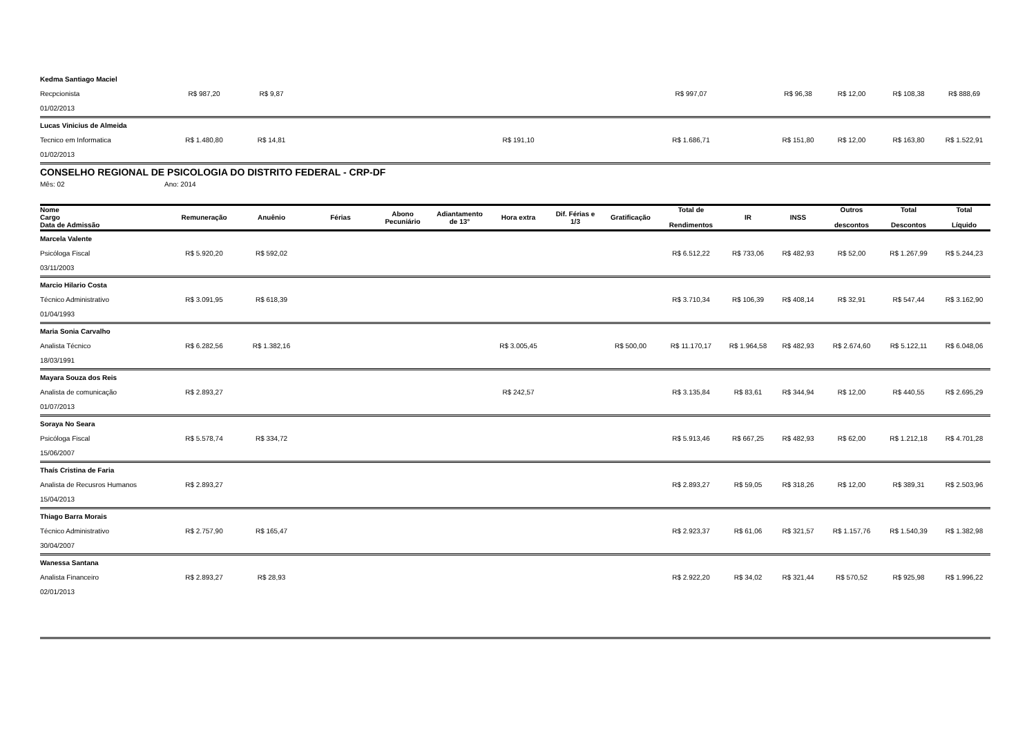| Kedma Santiago Maciel | | | | | | | | | | | | | | |
| Recpcionista | R$ 987,20 | R$ 9,87 | | | | | | | R$ 997,07 | | R$ 96,38 | R$ 12,00 | R$ 108,38 | R$ 888,69 |
| 01/02/2013 | | | | | | | | | | | | | | |
| Lucas Vinicius de Almeida | | | | | | | | | | | | | | |
| Tecnico em Informatica | R$ 1.480,80 | R$ 14,81 | | | | R$ 191,10 | | | R$ 1.686,71 | | R$ 151,80 | R$ 12,00 | R$ 163,80 | R$ 1.522,91 |
| 01/02/2013 | | | | | | | | | | | | | | |
CONSELHO REGIONAL DE PSICOLOGIA DO DISTRITO FEDERAL - CRP-DF
Mês: 02 Ano: 2014
| Nome Cargo Data de Admissão | Remuneração | Anuênio | Férias | Abono Pecuniário | Adiantamento de 13° | Hora extra | Dif. Férias e 1/3 | Gratificação | Total de Rendimentos | IR | INSS | Outros descontos | Total Descontos | Total Líquido |
| --- | --- | --- | --- | --- | --- | --- | --- | --- | --- | --- | --- | --- | --- | --- |
| Marcela Valente | | | | | | | | | | | | | | |
| Psicóloga Fiscal | R$ 5.920,20 | R$ 592,02 | | | | | | | R$ 6.512,22 | R$ 733,06 | R$ 482,93 | R$ 52,00 | R$ 1.267,99 | R$ 5.244,23 |
| 03/11/2003 | | | | | | | | | | | | | | |
| Marcio Hilario Costa | | | | | | | | | | | | | | |
| Técnico Administrativo | R$ 3.091,95 | R$ 618,39 | | | | | | | R$ 3.710,34 | R$ 106,39 | R$ 408,14 | R$ 32,91 | R$ 547,44 | R$ 3.162,90 |
| 01/04/1993 | | | | | | | | | | | | | | |
| Maria Sonia Carvalho | | | | | | | | | | | | | | |
| Analista Técnico | R$ 6.282,56 | R$ 1.382,16 | | | | R$ 3.005,45 | | R$ 500,00 | R$ 11.170,17 | R$ 1.964,58 | R$ 482,93 | R$ 2.674,60 | R$ 5.122,11 | R$ 6.048,06 |
| 18/03/1991 | | | | | | | | | | | | | | |
| Mayara Souza dos Reis | | | | | | | | | | | | | | |
| Analista de comunicação | R$ 2.893,27 | | | | | R$ 242,57 | | | R$ 3.135,84 | R$ 83,61 | R$ 344,94 | R$ 12,00 | R$ 440,55 | R$ 2.695,29 |
| 01/07/2013 | | | | | | | | | | | | | | |
| Soraya No Seara | | | | | | | | | | | | | | |
| Psicóloga Fiscal | R$ 5.578,74 | R$ 334,72 | | | | | | | R$ 5.913,46 | R$ 667,25 | R$ 482,93 | R$ 62,00 | R$ 1.212,18 | R$ 4.701,28 |
| 15/06/2007 | | | | | | | | | | | | | | |
| Thaís Cristina de Faria | | | | | | | | | | | | | | |
| Analista de Recusros Humanos | R$ 2.893,27 | | | | | | | | R$ 2.893,27 | R$ 59,05 | R$ 318,26 | R$ 12,00 | R$ 389,31 | R$ 2.503,96 |
| 15/04/2013 | | | | | | | | | | | | | | |
| Thiago Barra Morais | | | | | | | | | | | | | | |
| Técnico Administrativo | R$ 2.757,90 | R$ 165,47 | | | | | | | R$ 2.923,37 | R$ 61,06 | R$ 321,57 | R$ 1.157,76 | R$ 1.540,39 | R$ 1.382,98 |
| 30/04/2007 | | | | | | | | | | | | | | |
| Wanessa Santana | | | | | | | | | | | | | | |
| Analista Financeiro | R$ 2.893,27 | R$ 28,93 | | | | | | | R$ 2.922,20 | R$ 34,02 | R$ 321,44 | R$ 570,52 | R$ 925,98 | R$ 1.996,22 |
| 02/01/2013 | | | | | | | | | | | | | | |